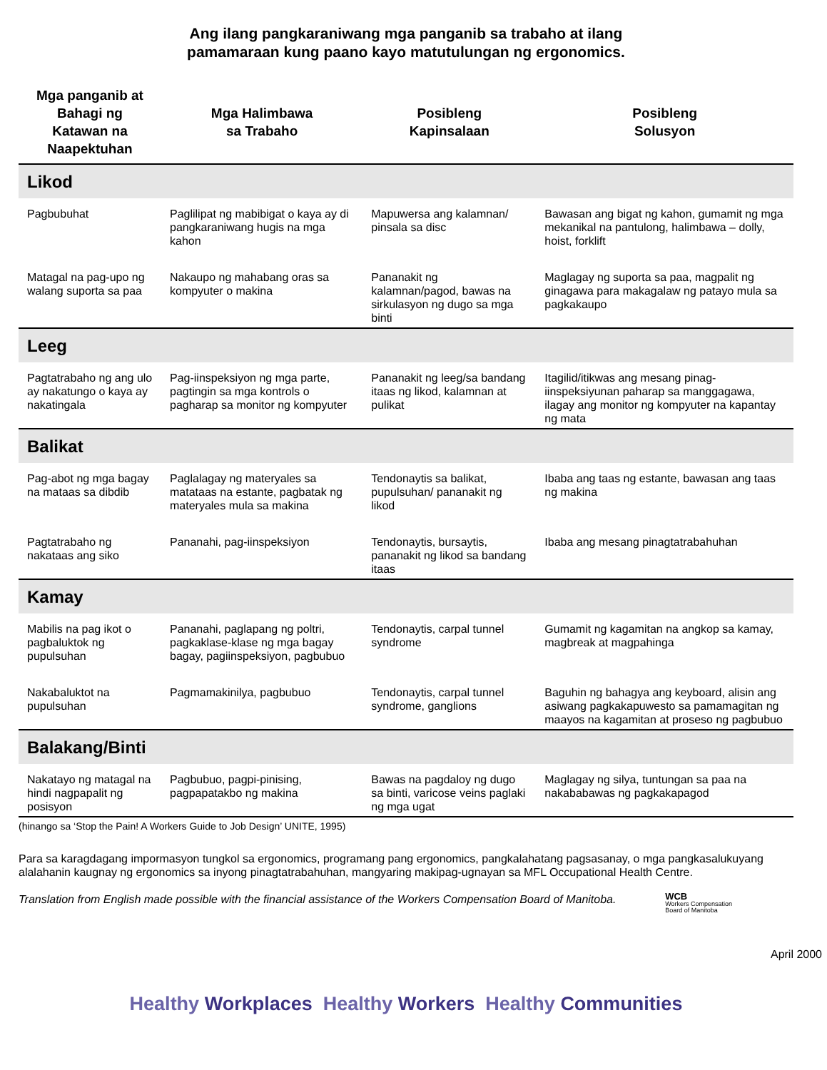Ang ilang pangkaraniwang mga panganib sa trabaho at ilang
pamamaraan kung paano kayo matutulungan ng ergonomics.
| Mga panganib at Bahagi ng Katawan na Naapektuhan | Mga Halimbawa sa Trabaho | Posibleng Kapinsalaan | Posibleng Solusyon |
| --- | --- | --- | --- |
| Likod | | | |
| Pagbubuhat | Paglilipat ng mabibigat o kaya ay di pangkaraniwang hugis na mga kahon | Mapuwersa ang kalamnan/ pinsala sa disc | Bawasan ang bigat ng kahon, gumamit ng mga mekanikal na pantulong, halimbawa – dolly, hoist, forklift |
| Matagal na pag-upo ng walang suporta sa paa | Nakaupo ng mahabang oras sa kompyuter o makina | Pananakit ng kalamnan/pagod, bawas na sirkulasyon ng dugo sa mga binti | Maglagay ng suporta sa paa, magpalit ng ginagawa para makagalaw ng patayo mula sa pagkakaupo |
| Leeg | | | |
| Pagtatrabaho ng ang ulo ay nakatungo o kaya ay nakatingala | Pag-iinspeksiyon ng mga parte, pagtingin sa mga kontrols o pagharap sa monitor ng kompyuter | Pananakit ng leeg/sa bandang itaas ng likod, kalamnan at pulikat | Itagilid/itikwas ang mesang pinag-iinspeksiyunan paharap sa manggagawa, ilagay ang monitor ng kompyuter na kapantay ng mata |
| Balikat | | | |
| Pag-abot ng mga bagay na mataas sa dibdib | Paglalagay ng materyales sa matataas na estante, pagbatak ng materyales mula sa makina | Tendonaytis sa balikat, pupulsuhan/ pananakit ng likod | Ibaba ang taas ng estante, bawasan ang taas ng makina |
| Pagtatrabaho ng nakataas ang siko | Pananahi, pag-iinspeksiyon | Tendonaytis, bursaytis, pananakit ng likod sa bandang itaas | Ibaba ang mesang pinagtatrabahuhan |
| Kamay | | | |
| Mabilis na pag ikot o pagbaluktok ng pupulsuhan | Pananahi, paglapang ng poltri, pagkaklase-klase ng mga bagay bagay, pagiinspeksiyon, pagbubuo | Tendonaytis, carpal tunnel syndrome | Gumamit ng kagamitan na angkop sa kamay, magbreak at magpahinga |
| Nakabaluktot na pupulsuhan | Pagmamakinilya, pagbubuo | Tendonaytis, carpal tunnel syndrome, ganglions | Baguhin ng bahagya ang keyboard, alisin ang asiwang pagkakapuwesto sa pamamagitan ng maayos na kagamitan at proseso ng pagbubuo |
| Balakang/Binti | | | |
| Nakatayo ng matagal na hindi nagpapalit ng posisyon | Pagbubuo, pagpi-pinising, pagpapatakbo ng makina | Bawas na pagdaloy ng dugo sa binti, varicose veins paglaki ng mga ugat | Maglagay ng silya, tuntungan sa paa na nakababawas ng pagkakapagod |
(hinango sa ‘Stop the Pain! A Workers Guide to Job Design’ UNITE, 1995)
Para sa karagdagang impormasyon tungkol sa ergonomics, programang pang ergonomics, pangkalahatang pagsasanay, o mga pangkasalukuyang alalahanin kaugnay ng ergonomics sa inyong pinagtatrabahuhan, mangyaring makipag-ugnayan sa MFL Occupational Health Centre.
Translation from English made possible with the financial assistance of the Workers Compensation Board of Manitoba. WCB
Workers Compensation
Board of Manitoba
April 2000
Healthy Workplaces Healthy Workers Healthy Communities